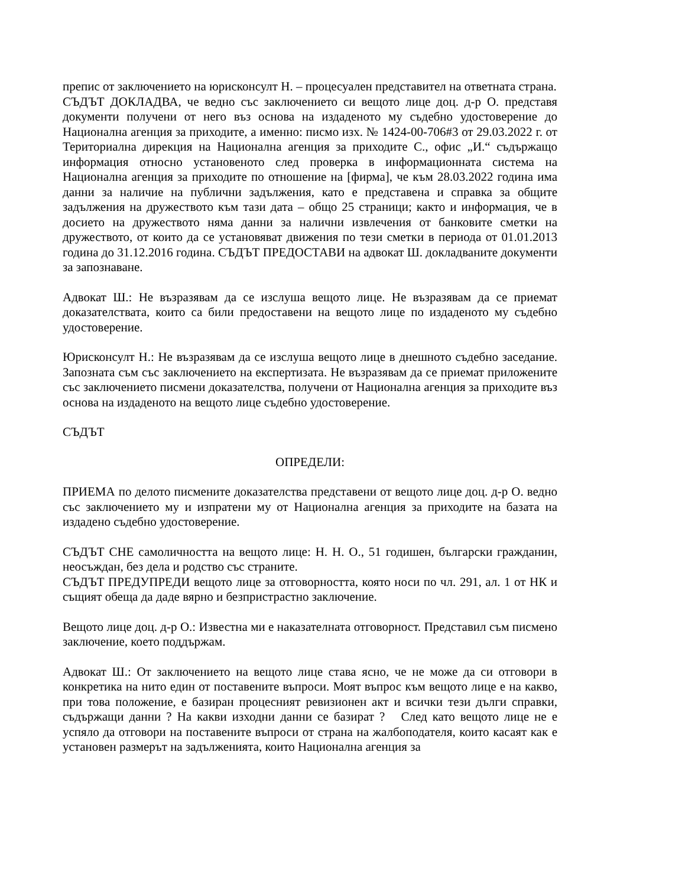препис от заключението на юрисконсулт Н. – процесуален представител на ответната страна.
СЪДЪТ ДОКЛАДВА, че ведно със заключението си вещото лице доц. д-р О. представя документи получени от него въз основа на издаденото му съдебно удостоверение до Национална агенция за приходите, а именно: писмо изх. № 1424-00-706#3 от 29.03.2022 г. от Териториална дирекция на Национална агенция за приходите С., офис „И.“ съдържащо информация относно установеното след проверка в информационната система на Национална агенция за приходите по отношение на [фирма], че към 28.03.2022 година има данни за наличие на публични задължения, като е представена и справка за общите задължения на дружеството към тази дата – общо 25 страници; както и информация, че в досието на дружеството няма данни за налични извлечения от банковите сметки на дружеството, от които да се установяват движения по тези сметки в периода от 01.01.2013 година до 31.12.2016 година. СЪДЪТ ПРЕДОСТАВИ на адвокат Ш. докладваните документи за запознаване.
Адвокат Ш.: Не възразявам да се изслуша вещото лице. Не възразявам да се приемат доказателствата, които са били предоставени на вещото лице по издаденото му съдебно удостоверение.
Юрисконсулт Н.: Не възразявам да се изслуша вещото лице в днешното съдебно заседание. Запозната съм със заключението на експертизата. Не възразявам да се приемат приложените със заключението писмени доказателства, получени от Национална агенция за приходите въз основа на издаденото на вещото лице съдебно удостоверение.
СЪДЪТ
ОПРЕДЕЛИ:
ПРИЕМА по делото писмените доказателства представени от вещото лице доц. д-р О. ведно със заключението му и изпратени му от Национална агенция за приходите на базата на издадено съдебно удостоверение.
СЪДЪТ СНЕ самоличността на вещото лице: Н. Н. О., 51 годишен, български гражданин, неосъждан, без дела и родство със страните.
СЪДЪТ ПРЕДУПРЕДИ вещото лице за отговорността, която носи по чл. 291, ал. 1 от НК и същият обеща да даде вярно и безпристрастно заключение.
Вещото лице доц. д-р О.: Известна ми е наказателната отговорност. Представил съм писмено заключение, което поддържам.
Адвокат Ш.: От заключението на вещото лице става ясно, че не може да си отговори в конкретика на нито един от поставените въпроси. Моят въпрос към вещото лице е на какво, при това положение, е базиран процесният ревизионен акт и всички тези дълги справки, съдържащи данни ? На какви изходни данни се базират ? След като вещото лице не е успяло да отговори на поставените въпроси от страна на жалбоподателя, които касаят как е установен размерът на задълженията, които Национална агенция за